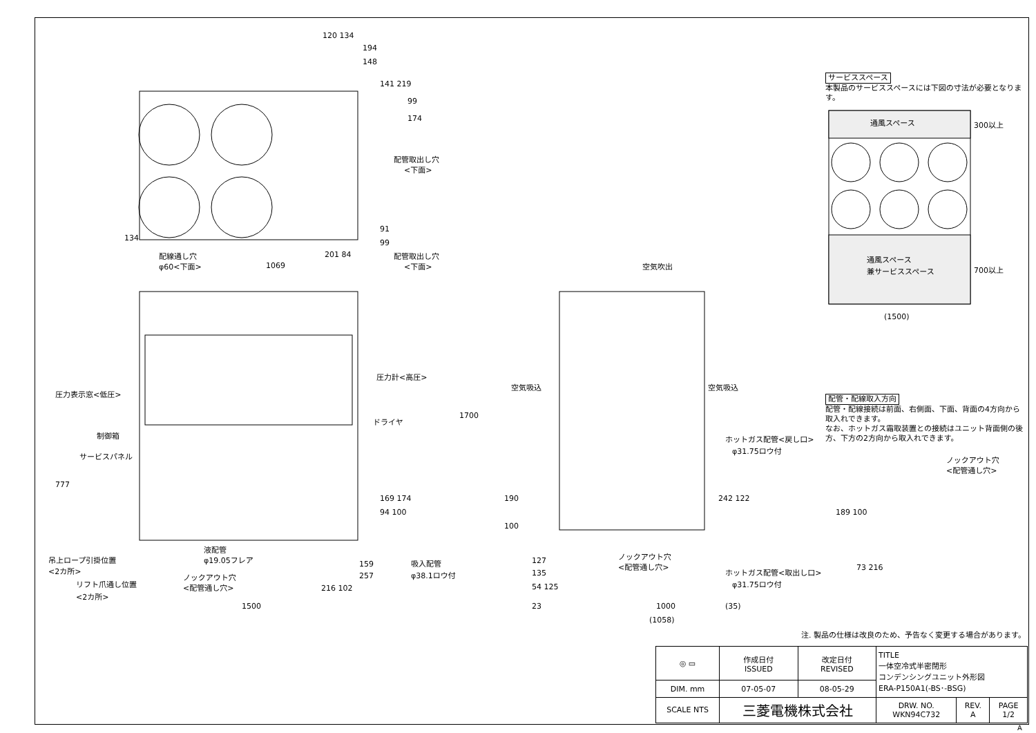通風スペース
通風スペース
兼サービススペース
300以上
700以上
(1500)
120 134
194
148
141 219
99
174
配管取出し穴
<下面>
134
91
99
配線通し穴
φ60<下面>
201 84
1069
配管取出し穴
<下面>
空気吹出
圧力計<高圧>
圧力表示窓<低圧>
ドライヤ
1700
制御箱
サービスパネル
777
空気吸込
空気吸込
ホットガス配管<戻し口>
φ31.75ロウ付
169 174
94 100
190
100
242 122
吊上ロープ引掛位置
<2カ所>
リフト爪通し位置
<2カ所>
液配管
φ19.05フレア
ノックアウト穴
<配管通し穴>
吸入配管
φ38.1ロウ付
159
257
216 102
1500
ノックアウト穴
<配管通し穴>
ホットガス配管<取出し口>
φ31.75ロウ付
127
135
54 125
23
1000
(35)
(1058)
ノックアウト穴
<配管通し穴>
189 100
73 216
サービススペース
本製品のサービススペースには下図の寸法が必要となります。
配管・配線取入方向
配管・配線接続は前面、右側面、下面、背面の4方向から取入れできます。
なお、ホットガス霜取装置との接続はユニット背面側の後方、下方の2方向から取入れできます。
注. 製品の仕様は改良のため、予告なく変更する場合があります。
| ◎ ▭ | 作成日付 ISSUED | 改定日付 REVISED | TITLE 一体空冷式半密閉形 コンデンシングユニット外形図 ERA-P150A1(-BS･-BSG) | | |
| DIM. mm | 07-05-07 | 08-05-29 | | | |
| SCALE NTS | 三菱電機株式会社 | | DRW. NO. WKN94C732 | REV. A | PAGE 1/2 |
A